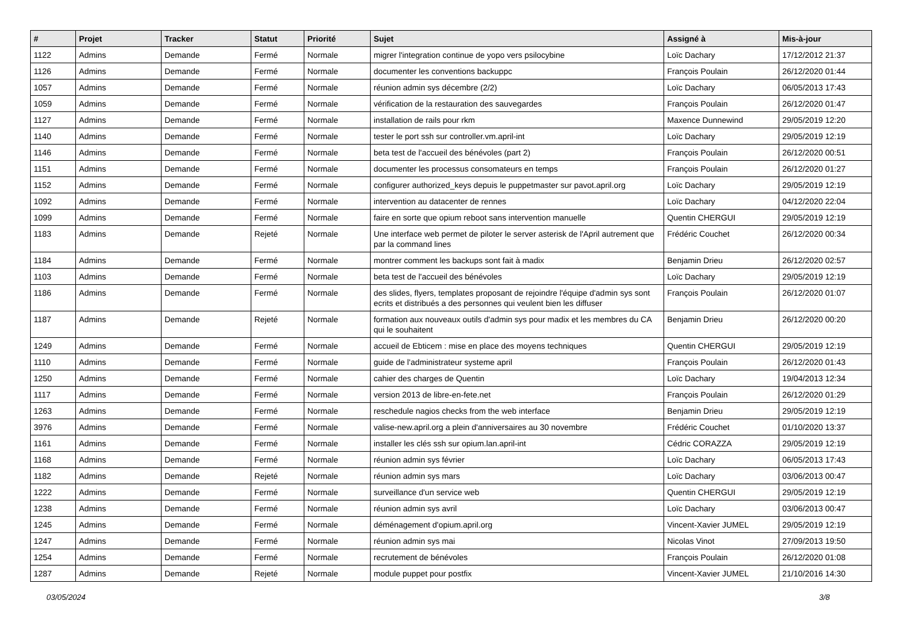| # | Projet | Tracker | Statut | Priorité | Sujet | Assigné à | Mis-à-jour |
| --- | --- | --- | --- | --- | --- | --- | --- |
| 1122 | Admins | Demande | Fermé | Normale | migrer l'integration continue de yopo vers psilocybine | Loïc Dachary | 17/12/2012 21:37 |
| 1126 | Admins | Demande | Fermé | Normale | documenter les conventions backuppc | François Poulain | 26/12/2020 01:44 |
| 1057 | Admins | Demande | Fermé | Normale | réunion admin sys décembre (2/2) | Loïc Dachary | 06/05/2013 17:43 |
| 1059 | Admins | Demande | Fermé | Normale | vérification de la restauration des sauvegardes | François Poulain | 26/12/2020 01:47 |
| 1127 | Admins | Demande | Fermé | Normale | installation de rails pour rkm | Maxence Dunnewind | 29/05/2019 12:20 |
| 1140 | Admins | Demande | Fermé | Normale | tester le port ssh sur controller.vm.april-int | Loïc Dachary | 29/05/2019 12:19 |
| 1146 | Admins | Demande | Fermé | Normale | beta test de l'accueil des bénévoles (part 2) | François Poulain | 26/12/2020 00:51 |
| 1151 | Admins | Demande | Fermé | Normale | documenter les processus consomateurs en temps | François Poulain | 26/12/2020 01:27 |
| 1152 | Admins | Demande | Fermé | Normale | configurer authorized_keys depuis le puppetmaster sur pavot.april.org | Loïc Dachary | 29/05/2019 12:19 |
| 1092 | Admins | Demande | Fermé | Normale | intervention au datacenter de rennes | Loïc Dachary | 04/12/2020 22:04 |
| 1099 | Admins | Demande | Fermé | Normale | faire en sorte que opium reboot sans intervention manuelle | Quentin CHERGUI | 29/05/2019 12:19 |
| 1183 | Admins | Demande | Rejeté | Normale | Une interface web permet de piloter le server asterisk de l'April autrement que par la command lines | Frédéric Couchet | 26/12/2020 00:34 |
| 1184 | Admins | Demande | Fermé | Normale | montrer comment les backups sont fait à madix | Benjamin Drieu | 26/12/2020 02:57 |
| 1103 | Admins | Demande | Fermé | Normale | beta test de l'accueil des bénévoles | Loïc Dachary | 29/05/2019 12:19 |
| 1186 | Admins | Demande | Fermé | Normale | des slides, flyers, templates proposant de rejoindre l'équipe d'admin sys sont ecrits et distribués a des personnes qui veulent bien les diffuser | François Poulain | 26/12/2020 01:07 |
| 1187 | Admins | Demande | Rejeté | Normale | formation aux nouveaux outils d'admin sys pour madix et les membres du CA qui le souhaitent | Benjamin Drieu | 26/12/2020 00:20 |
| 1249 | Admins | Demande | Fermé | Normale | accueil de Ebticem : mise en place des moyens techniques | Quentin CHERGUI | 29/05/2019 12:19 |
| 1110 | Admins | Demande | Fermé | Normale | guide de l'administrateur systeme april | François Poulain | 26/12/2020 01:43 |
| 1250 | Admins | Demande | Fermé | Normale | cahier des charges de Quentin | Loïc Dachary | 19/04/2013 12:34 |
| 1117 | Admins | Demande | Fermé | Normale | version 2013 de libre-en-fete.net | François Poulain | 26/12/2020 01:29 |
| 1263 | Admins | Demande | Fermé | Normale | reschedule nagios checks from the web interface | Benjamin Drieu | 29/05/2019 12:19 |
| 3976 | Admins | Demande | Fermé | Normale | valise-new.april.org a plein d'anniversaires au 30 novembre | Frédéric Couchet | 01/10/2020 13:37 |
| 1161 | Admins | Demande | Fermé | Normale | installer les clés ssh sur opium.lan.april-int | Cédric CORAZZA | 29/05/2019 12:19 |
| 1168 | Admins | Demande | Fermé | Normale | réunion admin sys février | Loïc Dachary | 06/05/2013 17:43 |
| 1182 | Admins | Demande | Rejeté | Normale | réunion admin sys mars | Loïc Dachary | 03/06/2013 00:47 |
| 1222 | Admins | Demande | Fermé | Normale | surveillance d'un service web | Quentin CHERGUI | 29/05/2019 12:19 |
| 1238 | Admins | Demande | Fermé | Normale | réunion admin sys avril | Loïc Dachary | 03/06/2013 00:47 |
| 1245 | Admins | Demande | Fermé | Normale | déménagement d'opium.april.org | Vincent-Xavier JUMEL | 29/05/2019 12:19 |
| 1247 | Admins | Demande | Fermé | Normale | réunion admin sys mai | Nicolas Vinot | 27/09/2013 19:50 |
| 1254 | Admins | Demande | Fermé | Normale | recrutement de bénévoles | François Poulain | 26/12/2020 01:08 |
| 1287 | Admins | Demande | Rejeté | Normale | module puppet pour postfix | Vincent-Xavier JUMEL | 21/10/2016 14:30 |
03/05/2024 3/8